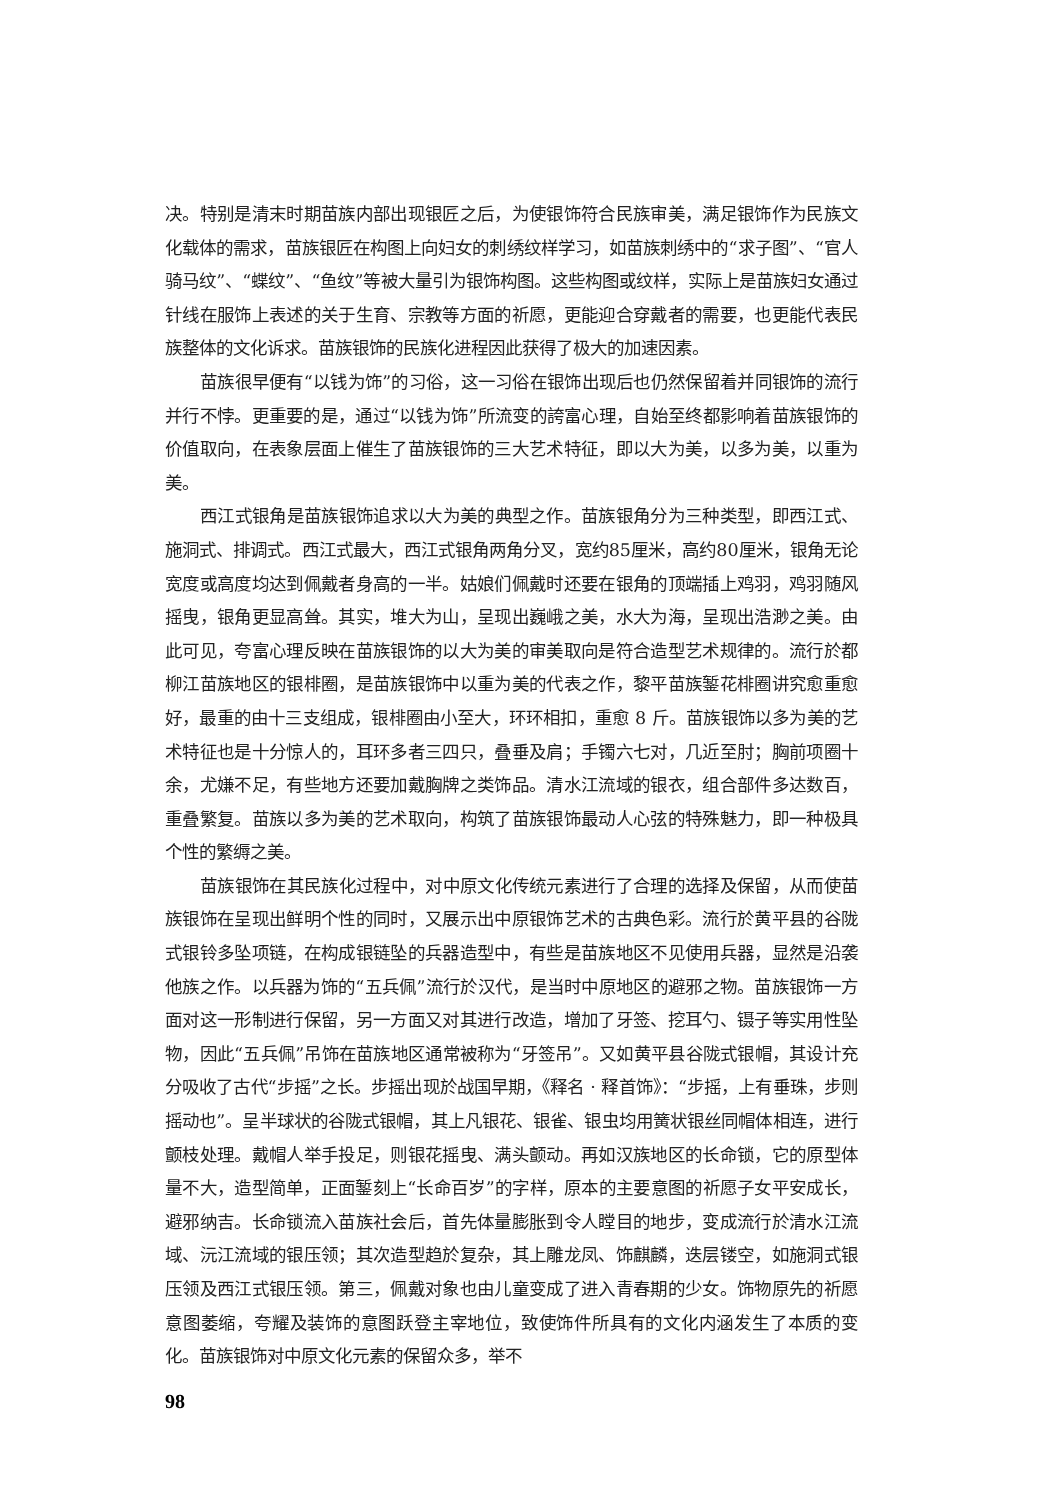决。特别是清末时期苗族内部出现银匠之后，为使银饰符合民族审美，满足银饰作为民族文化载体的需求，苗族银匠在构图上向妇女的刺绣纹样学习，如苗族刺绣中的“求子图”、“官人骑马纹”、“蝶纹”、“鱼纹”等被大量引为银饰构图。这些构图或纹样，实际上是苗族妇女通过针线在服饰上表述的关于生育、宗教等方面的祈愿，更能迎合穿戴者的需要，也更能代表民族整体的文化诉求。苗族银饰的民族化进程因此获得了极大的加速因素。
苗族很早便有“以钱为饰”的习俗，这一习俗在银饰出现后也仍然保留着并同银饰的流行并行不悖。更重要的是，通过“以钱为饰”所流变的誇富心理，自始至终都影响着苗族银饰的价值取向，在表象层面上催生了苗族银饰的三大艺术特征，即以大为美，以多为美，以重为美。
西江式银角是苗族银饰追求以大为美的典型之作。苗族银角分为三种类型，即西江式、施洞式、排调式。西江式最大，西江式银角两角分叉，宽约85厘米，高约80厘米，银角无论宽度或高度均达到佩戴者身高的一半。姑娘们佩戴时还要在银角的顶端插上鸡羽，鸡羽随风摇曳，银角更显高耸。其实，堆大为山，呈现出巍峨之美，水大为海，呈现出浩渺之美。由此可见，夸富心理反映在苗族银饰的以大为美的审美取向是符合造型艺术规律的。流行於都柳江苗族地区的银棑圈，是苗族银饰中以重为美的代表之作，黎平苗族錾花棑圈讲究愈重愈好，最重的由十三支组成，银棑圈由小至大，环环相扣，重愈 8 斤。苗族银饰以多为美的艺术特征也是十分惊人的，耳环多者三四只，叠垂及肩；手镯六七对，几近至肘；胸前项圈十余，尤嫌不足，有些地方还要加戴胸牌之类饰品。清水江流域的银衣，组合部件多达数百，重叠繁复。苗族以多为美的艺术取向，构筑了苗族银饰最动人心弦的特殊魅力，即一种极具个性的繁缛之美。
苗族银饰在其民族化过程中，对中原文化传统元素进行了合理的选择及保留，从而使苗族银饰在呈现出鲜明个性的同时，又展示出中原银饰艺术的古典色彩。流行於黄平县的谷陇式银铃多坠项链，在构成银链坠的兵器造型中，有些是苗族地区不见使用兵器，显然是沿袭他族之作。以兵器为饰的“五兵佩”流行於汉代，是当时中原地区的避邪之物。苗族银饰一方面对这一形制进行保留，另一方面又对其进行改造，增加了牙签、挖耳勺、镊子等实用性坠物，因此“五兵佩”吊饰在苗族地区通常被称为“牙签吊”。又如黄平县谷陇式银帽，其设计充分吸收了古代“步摇”之长。步摇出现於战国早期，《释名 · 释首饰》：“步摇，上有垂珠，步则摇动也”。呈半球状的谷陇式银帽，其上凡银花、银雀、银虫均用簧状银丝同帽体相连，进行颤枝处理。戴帽人举手投足，则银花摇曳、满头颤动。再如汉族地区的长命锁，它的原型体量不大，造型简单，正面錾刻上“长命百岁”的字样，原本的主要意图的祈愿子女平安成长，避邪纳吉。长命锁流入苗族社会后，首先体量膨胀到令人瞠目的地步，变成流行於清水江流域、沅江流域的银压领；其次造型趋於复杂，其上雕龙凤、饰麒麟，迭层镂空，如施洞式银压领及西江式银压领。第三，佩戴对象也由儿童变成了进入青春期的少女。饰物原先的祈愿意图萎缩，夸耀及装饰的意图跃登主宰地位，致使饰件所具有的文化内涵发生了本质的变化。苗族银饰对中原文化元素的保留众多，举不
98